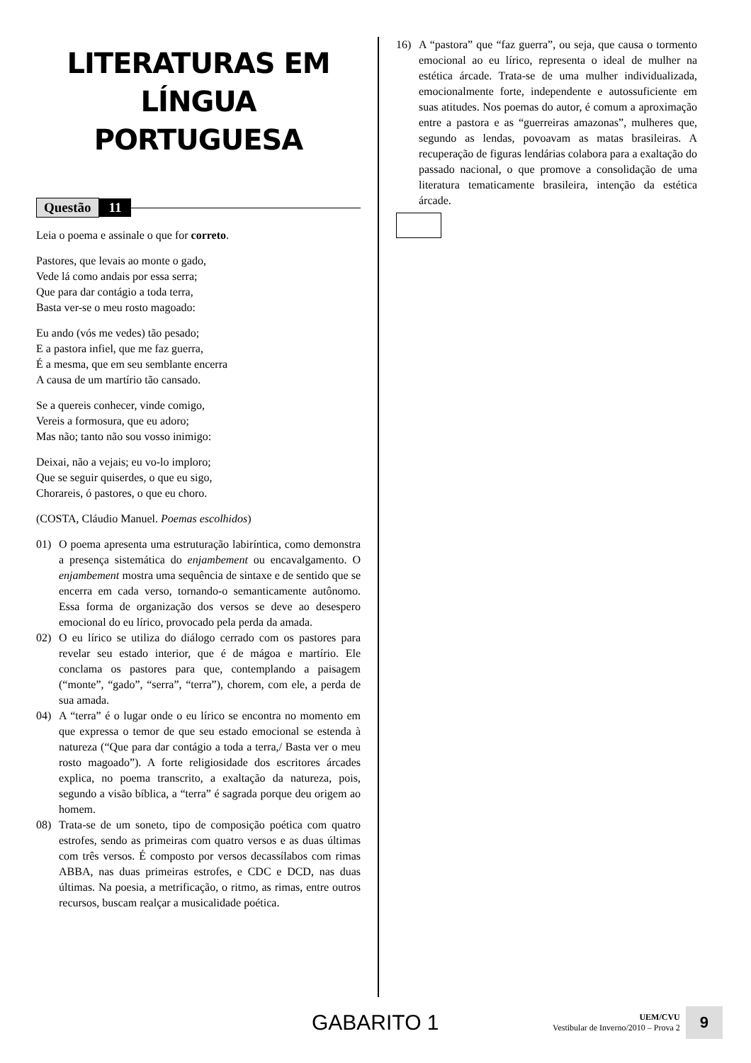LITERATURAS EM LÍNGUA PORTUGUESA
Questão 11
Leia o poema e assinale o que for correto.
Pastores, que levais ao monte o gado,
Vede lá como andais por essa serra;
Que para dar contágio a toda terra,
Basta ver-se o meu rosto magoado:
Eu ando (vós me vedes) tão pesado;
E a pastora infiel, que me faz guerra,
É a mesma, que em seu semblante encerra
A causa de um martírio tão cansado.
Se a quereis conhecer, vinde comigo,
Vereis a formosura, que eu adoro;
Mas não; tanto não sou vosso inimigo:
Deixai, não a vejais; eu vo-lo imploro;
Que se seguir quiserdes, o que eu sigo,
Chorareis, ó pastores, o que eu choro.
(COSTA, Cláudio Manuel. Poemas escolhidos)
01) O poema apresenta uma estruturação labiríntica, como demonstra a presença sistemática do enjambement ou encavalgamento. O enjambement mostra uma sequência de sintaxe e de sentido que se encerra em cada verso, tornando-o semanticamente autônomo. Essa forma de organização dos versos se deve ao desespero emocional do eu lírico, provocado pela perda da amada.
02) O eu lírico se utiliza do diálogo cerrado com os pastores para revelar seu estado interior, que é de mágoa e martírio. Ele conclama os pastores para que, contemplando a paisagem (“monte”, “gado”, “serra”, “terra”), chorem, com ele, a perda de sua amada.
04) A “terra” é o lugar onde o eu lírico se encontra no momento em que expressa o temor de que seu estado emocional se estenda à natureza (“Que para dar contágio a toda a terra,/ Basta ver o meu rosto magoado”). A forte religiosidade dos escritores árcades explica, no poema transcrito, a exaltação da natureza, pois, segundo a visão bíblica, a “terra” é sagrada porque deu origem ao homem.
08) Trata-se de um soneto, tipo de composição poética com quatro estrofes, sendo as primeiras com quatro versos e as duas últimas com três versos. É composto por versos decassílabos com rimas ABBA, nas duas primeiras estrofes, e CDC e DCD, nas duas últimas. Na poesia, a metrificação, o ritmo, as rimas, entre outros recursos, buscam realçar a musicalidade poética.
16) A “pastora” que “faz guerra”, ou seja, que causa o tormento emocional ao eu lírico, representa o ideal de mulher na estética árcade. Trata-se de uma mulher individualizada, emocionalmente forte, independente e autossuficiente em suas atitudes. Nos poemas do autor, é comum a aproximação entre a pastora e as “guerreiras amazonas”, mulheres que, segundo as lendas, povoavam as matas brasileiras. A recuperação de figuras lendárias colabora para a exaltação do passado nacional, o que promove a consolidação de uma literatura tematicamente brasileira, intenção da estética árcade.
GABARITO 1 UEM/CVU
Vestibular de Inverno/2010 – Prova 2 9